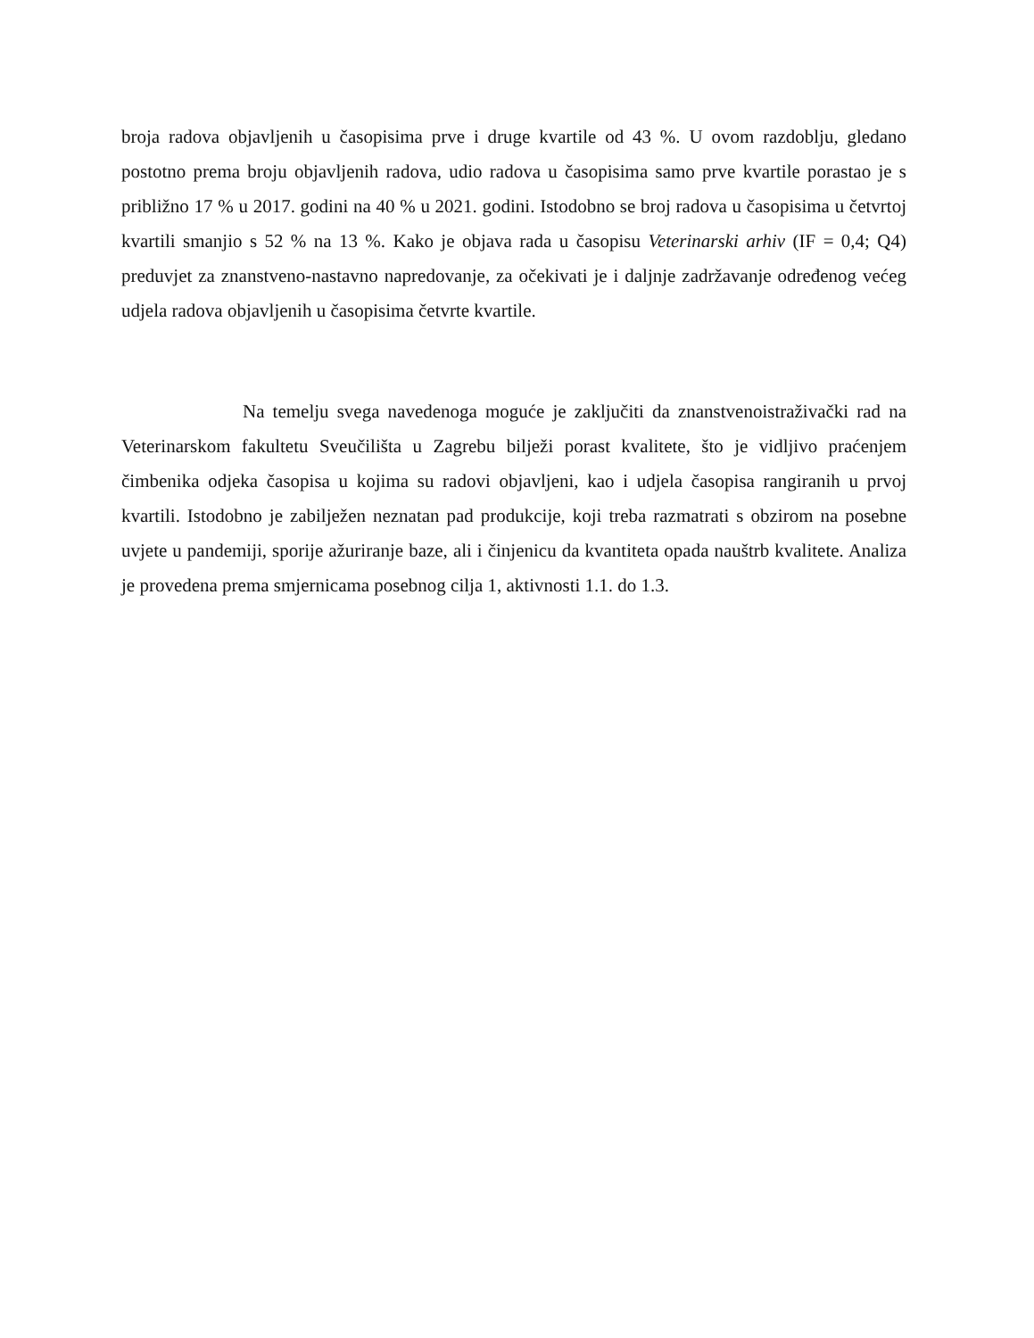broja radova objavljenih u časopisima prve i druge kvartile od 43 %. U ovom razdoblju, gledano postotno prema broju objavljenih radova, udio radova u časopisima samo prve kvartile porastao je s približno 17 % u 2017. godini na 40 % u 2021. godini. Istodobno se broj radova u časopisima u četvrtoj kvartili smanjio s 52 % na 13 %. Kako je objava rada u časopisu Veterinarski arhiv (IF = 0,4; Q4) preduvjet za znanstveno-nastavno napredovanje, za očekivati je i daljnje zadržavanje određenog većeg udjela radova objavljenih u časopisima četvrte kvartile.
Na temelju svega navedenoga moguće je zaključiti da znanstvenoistraživački rad na Veterinarskom fakultetu Sveučilišta u Zagrebu bilježi porast kvalitete, što je vidljivo praćenjem čimbenika odjeka časopisa u kojima su radovi objavljeni, kao i udjela časopisa rangiranih u prvoj kvartili. Istodobno je zabilježen neznatan pad produkcije, koji treba razmatrati s obzirom na posebne uvjete u pandemiji, sporije ažuriranje baze, ali i činjenicu da kvantiteta opada nauštrb kvalitete. Analiza je provedena prema smjernicama posebnog cilja 1, aktivnosti 1.1. do 1.3.